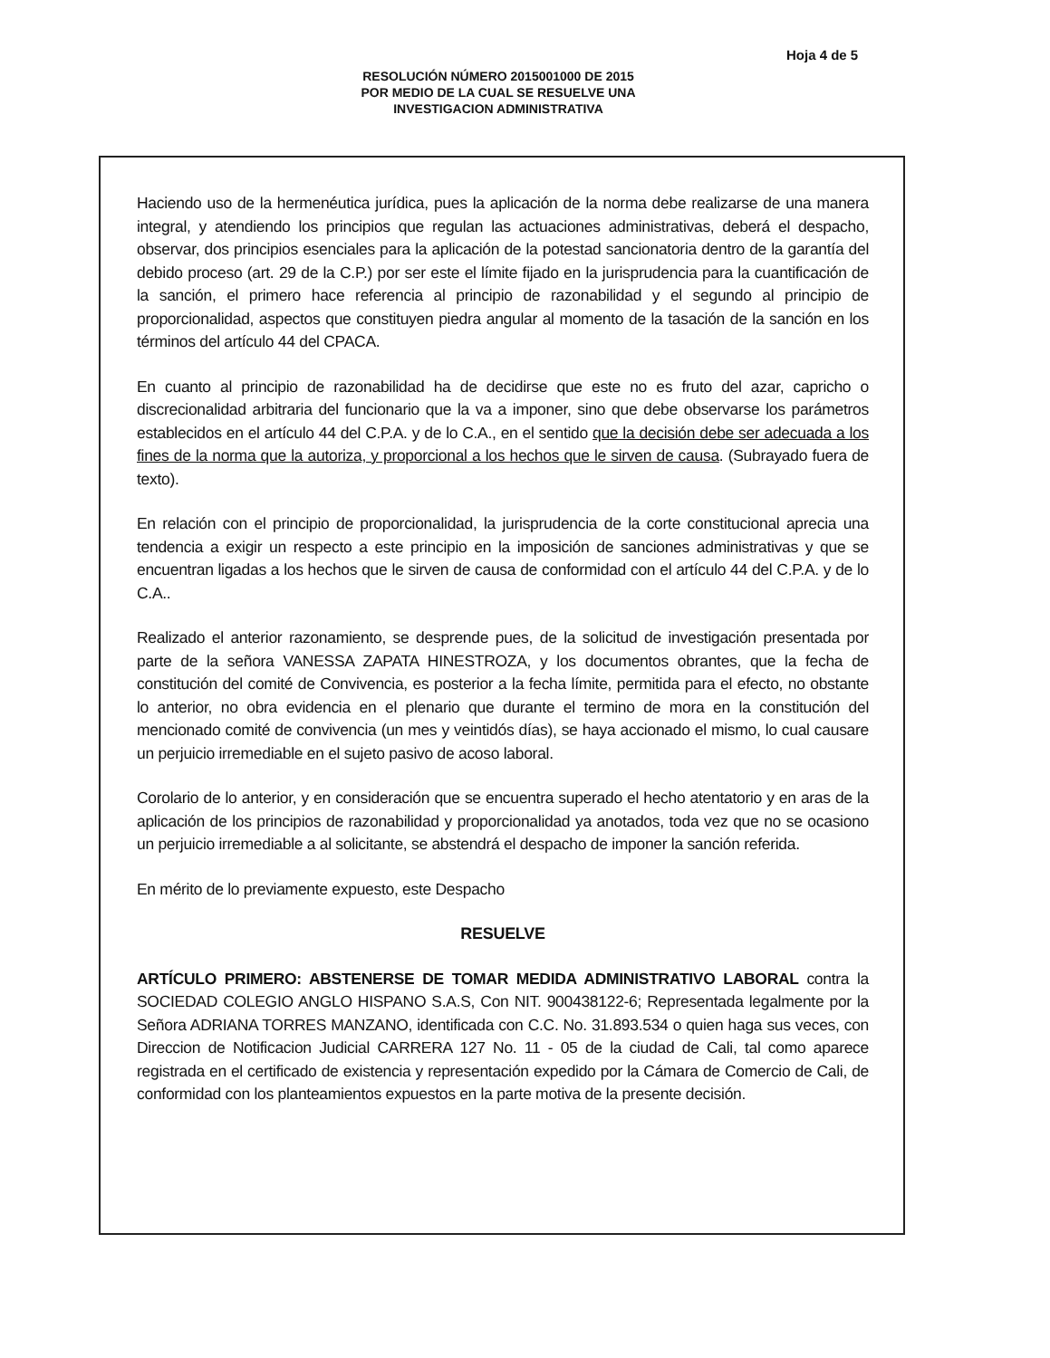Hoja 4 de 5
RESOLUCIÓN NÚMERO 2015001000 DE 2015
POR MEDIO DE LA CUAL SE RESUELVE UNA
INVESTIGACION ADMINISTRATIVA
Haciendo uso de la hermenéutica jurídica, pues la aplicación de la norma debe realizarse de una manera integral, y atendiendo los principios que regulan las actuaciones administrativas, deberá el despacho, observar, dos principios esenciales para la aplicación de la potestad sancionatoria dentro de la garantía del debido proceso (art. 29 de la C.P.) por ser este el límite fijado en la jurisprudencia para la cuantificación de la sanción, el primero hace referencia al principio de razonabilidad y el segundo al principio de proporcionalidad, aspectos que constituyen piedra angular al momento de la tasación de la sanción en los términos del artículo 44 del CPACA.
En cuanto al principio de razonabilidad ha de decidirse que este no es fruto del azar, capricho o discrecionalidad arbitraria del funcionario que la va a imponer, sino que debe observarse los parámetros establecidos en el artículo 44 del C.P.A. y de lo C.A., en el sentido que la decisión debe ser adecuada a los fines de la norma que la autoriza, y proporcional a los hechos que le sirven de causa. (Subrayado fuera de texto).
En relación con el principio de proporcionalidad, la jurisprudencia de la corte constitucional aprecia una tendencia a exigir un respecto a este principio en la imposición de sanciones administrativas y que se encuentran ligadas a los hechos que le sirven de causa de conformidad con el artículo 44 del C.P.A. y de lo C.A..
Realizado el anterior razonamiento, se desprende pues, de la solicitud de investigación presentada por parte de la señora VANESSA ZAPATA HINESTROZA, y los documentos obrantes, que la fecha de constitución del comité de Convivencia, es posterior a la fecha límite, permitida para el efecto, no obstante lo anterior, no obra evidencia en el plenario que durante el termino de mora en la constitución del mencionado comité de convivencia (un mes y veintidós días), se haya accionado el mismo, lo cual causare un perjuicio irremediable en el sujeto pasivo de acoso laboral.
Corolario de lo anterior, y en consideración que se encuentra superado el hecho atentatorio y en aras de la aplicación de los principios de razonabilidad y proporcionalidad ya anotados, toda vez que no se ocasiono un perjuicio irremediable a al solicitante, se abstendrá el despacho de imponer la sanción referida.
En mérito de lo previamente expuesto, este Despacho
RESUELVE
ARTÍCULO PRIMERO: ABSTENERSE DE TOMAR MEDIDA ADMINISTRATIVO LABORAL contra la SOCIEDAD COLEGIO ANGLO HISPANO S.A.S, Con NIT. 900438122-6; Representada legalmente por la Señora ADRIANA TORRES MANZANO, identificada con C.C. No. 31.893.534 o quien haga sus veces, con Direccion de Notificacion Judicial CARRERA 127 No. 11 - 05 de la ciudad de Cali, tal como aparece registrada en el certificado de existencia y representación expedido por la Cámara de Comercio de Cali, de conformidad con los planteamientos expuestos en la parte motiva de la presente decisión.